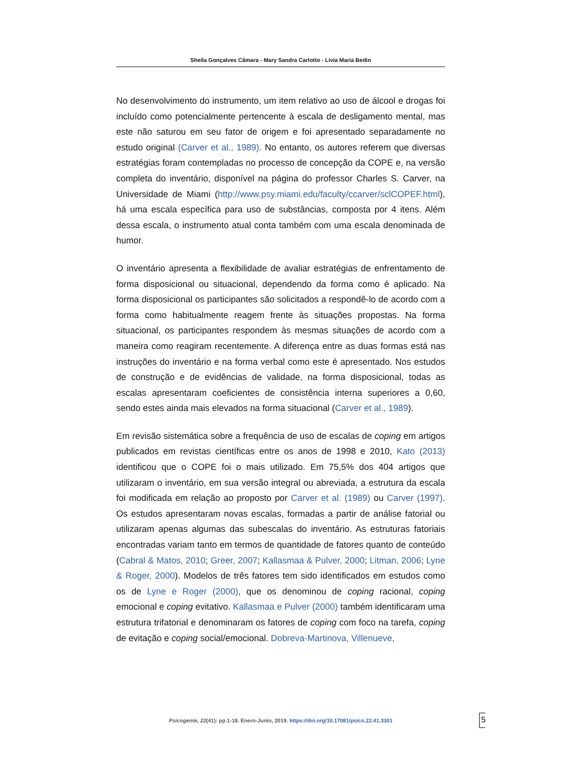Sheila Gonçalves Câmara - Mary Sandra Carlotto - Lívia Maria Bedin
No desenvolvimento do instrumento, um item relativo ao uso de álcool e drogas foi incluído como potencialmente pertencente à escala de desligamento mental, mas este não saturou em seu fator de origem e foi apresentado separadamente no estudo original (Carver et al., 1989). No entanto, os autores referem que diversas estratégias foram contempladas no processo de concepção da COPE e, na versão completa do inventário, disponível na página do professor Charles S. Carver, na Universidade de Miami (http://www.psy.miami.edu/faculty/ccarver/sclCOPEF.html), há uma escala específica para uso de substâncias, composta por 4 itens. Além dessa escala, o instrumento atual conta também com uma escala denominada de humor.
O inventário apresenta a flexibilidade de avaliar estratégias de enfrentamento de forma disposicional ou situacional, dependendo da forma como é aplicado. Na forma disposicional os participantes são solicitados a respondê-lo de acordo com a forma como habitualmente reagem frente às situações propostas. Na forma situacional, os participantes respondem às mesmas situações de acordo com a maneira como reagiram recentemente. A diferença entre as duas formas está nas instruções do inventário e na forma verbal como este é apresentado. Nos estudos de construção e de evidências de validade, na forma disposicional, todas as escalas apresentaram coeficientes de consistência interna superiores a 0,60, sendo estes ainda mais elevados na forma situacional (Carver et al., 1989).
Em revisão sistemática sobre a frequência de uso de escalas de coping em artigos publicados em revistas científicas entre os anos de 1998 e 2010, Kato (2013) identificou que o COPE foi o mais utilizado. Em 75,5% dos 404 artigos que utilizaram o inventário, em sua versão integral ou abreviada, a estrutura da escala foi modificada em relação ao proposto por Carver et al. (1989) ou Carver (1997). Os estudos apresentaram novas escalas, formadas a partir de análise fatorial ou utilizaram apenas algumas das subescalas do inventário. As estruturas fatoriais encontradas variam tanto em termos de quantidade de fatores quanto de conteúdo (Cabral & Matos, 2010; Greer, 2007; Kallasmaa & Pulver, 2000; Litman, 2006; Lyne & Roger, 2000). Modelos de três fatores tem sido identificados em estudos como os de Lyne e Roger (2000), que os denominou de coping racional, coping emocional e coping evitativo. Kallasmaa e Pulver (2000) também identificaram uma estrutura trifatorial e denominaram os fatores de coping com foco na tarefa, coping de evitação e coping social/emocional. Dobreva-Martinova, Villenueve,
Psicogente, 22(41): pp.1-18. Enero-Junio, 2019. https://doi.org/10.17081/psico.22.41.3301
5